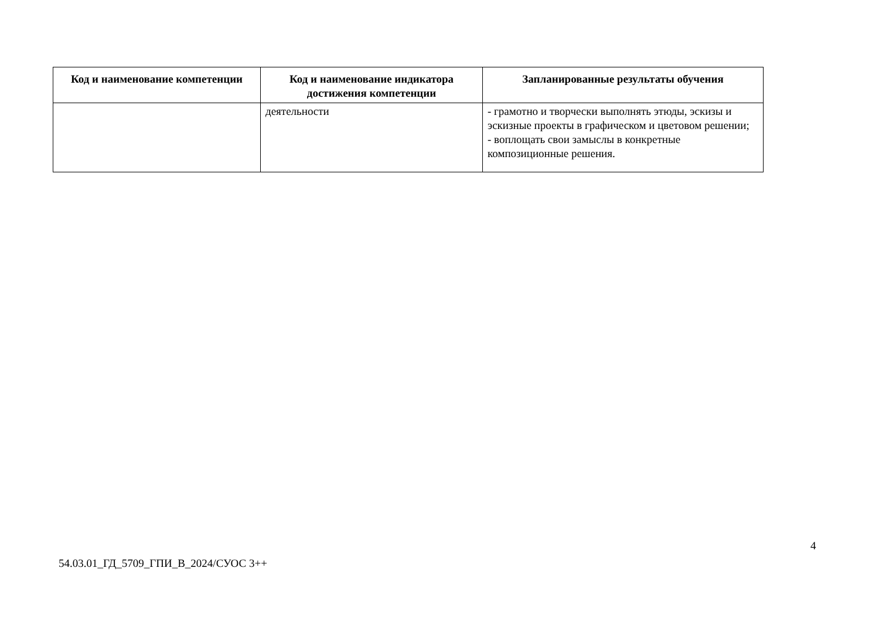| Код и наименование компетенции | Код и наименование индикатора достижения компетенции | Запланированные результаты обучения |
| --- | --- | --- |
| | деятельности | - грамотно и творчески выполнять этюды, эскизы и эскизные проекты в графическом и цветовом решении; - воплощать свои замыслы в конкретные композиционные решения. |
4
54.03.01_ГД_5709_ГПИ_В_2024/СУОС 3++